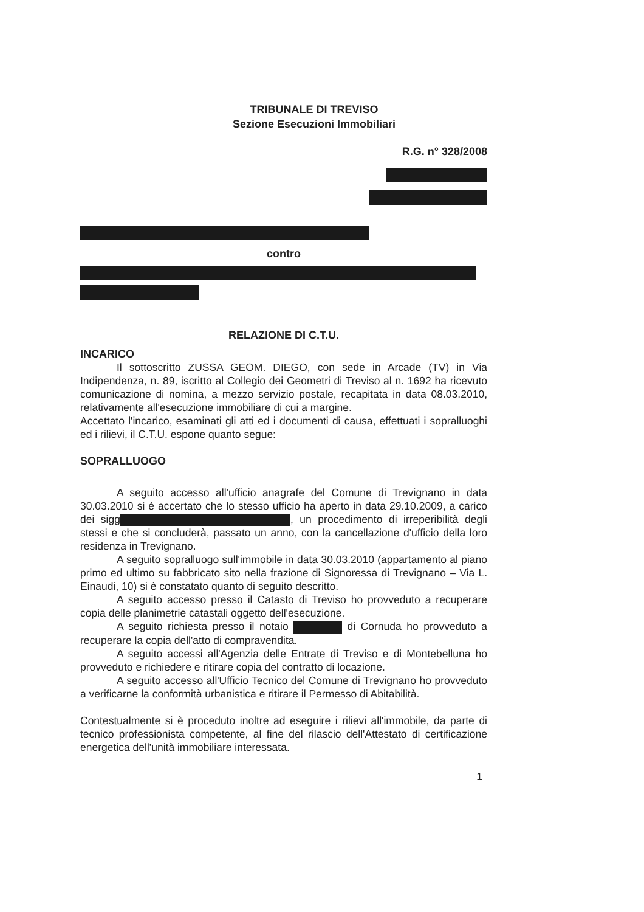TRIBUNALE DI TREVISO
Sezione Esecuzioni Immobiliari
R.G. n° 328/2008
contro
RELAZIONE DI C.T.U.
INCARICO
Il sottoscritto ZUSSA GEOM. DIEGO, con sede in Arcade (TV) in Via Indipendenza, n. 89, iscritto al Collegio dei Geometri di Treviso al n. 1692 ha ricevuto comunicazione di nomina, a mezzo servizio postale, recapitata in data 08.03.2010, relativamente all'esecuzione immobiliare di cui a margine.
Accettato l'incarico, esaminati gli atti ed i documenti di causa, effettuati i sopralluoghi ed i rilievi, il C.T.U. espone quanto segue:
SOPRALLUOGO
A seguito accesso all'ufficio anagrafe del Comune di Trevignano in data 30.03.2010 si è accertato che lo stesso ufficio ha aperto in data 29.10.2009, a carico dei sigg , un procedimento di irreperibilità degli stessi e che si concluderà, passato un anno, con la cancellazione d'ufficio della loro residenza in Trevignano.
A seguito sopralluogo sull'immobile in data 30.03.2010 (appartamento al piano primo ed ultimo su fabbricato sito nella frazione di Signoressa di Trevignano – Via L. Einaudi, 10) si è constatato quanto di seguito descritto.
A seguito accesso presso il Catasto di Treviso ho provveduto a recuperare copia delle planimetrie catastali oggetto dell'esecuzione.
A seguito richiesta presso il notaio di Cornuda ho provveduto a recuperare la copia dell'atto di compravendita.
A seguito accessi all'Agenzia delle Entrate di Treviso e di Montebelluna ho provveduto e richiedere e ritirare copia del contratto di locazione.
A seguito accesso all'Ufficio Tecnico del Comune di Trevignano ho provveduto a verificarne la conformità urbanistica e ritirare il Permesso di Abitabilità.
Contestualmente si è proceduto inoltre ad eseguire i rilievi all'immobile, da parte di tecnico professionista competente, al fine del rilascio dell'Attestato di certificazione energetica dell'unità immobiliare interessata.
1